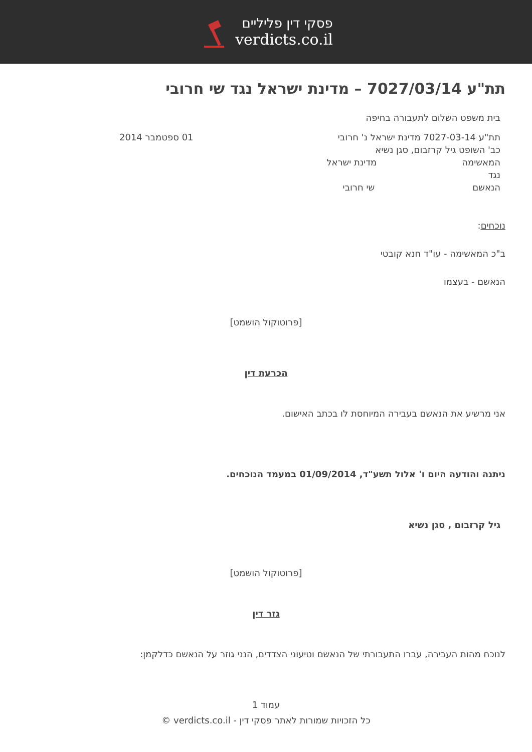פסקי דין פליליים
verdicts.co.il
תת"ע 7027/03/14 – מדינת ישראל נגד שי חרובי
בית משפט השלום לתעבורה בחיפה
תת"ע 7027-03-14 מדינת ישראל נ' חרובי 01 ספטמבר 2014
כב' השופט גיל קרזבום, סגן נשיא
המאשימה מדינת ישראל
נגד
הנאשם שי חרובי
נוכחים:
ב"כ המאשימה - עו"ד חנא קובטי
הנאשם - בעצמו
[פרוטוקול הושמט]
הכרעת דין
אני מרשיע את הנאשם בעבירה המיוחסת לו בכתב האישום.
ניתנה והודעה היום ו' אלול תשע"ד, 01/09/2014 במעמד הנוכחים.
גיל קרזבום , סגן נשיא
[פרוטוקול הושמט]
גזר דין
לנוכח מהות העבירה, עברו התעבורתי של הנאשם וטיעוני הצדדים, הנני גוזר על הנאשם כדלקמן:
עמוד 1
כל הזכויות שמורות לאתר פסקי דין - verdicts.co.il ©